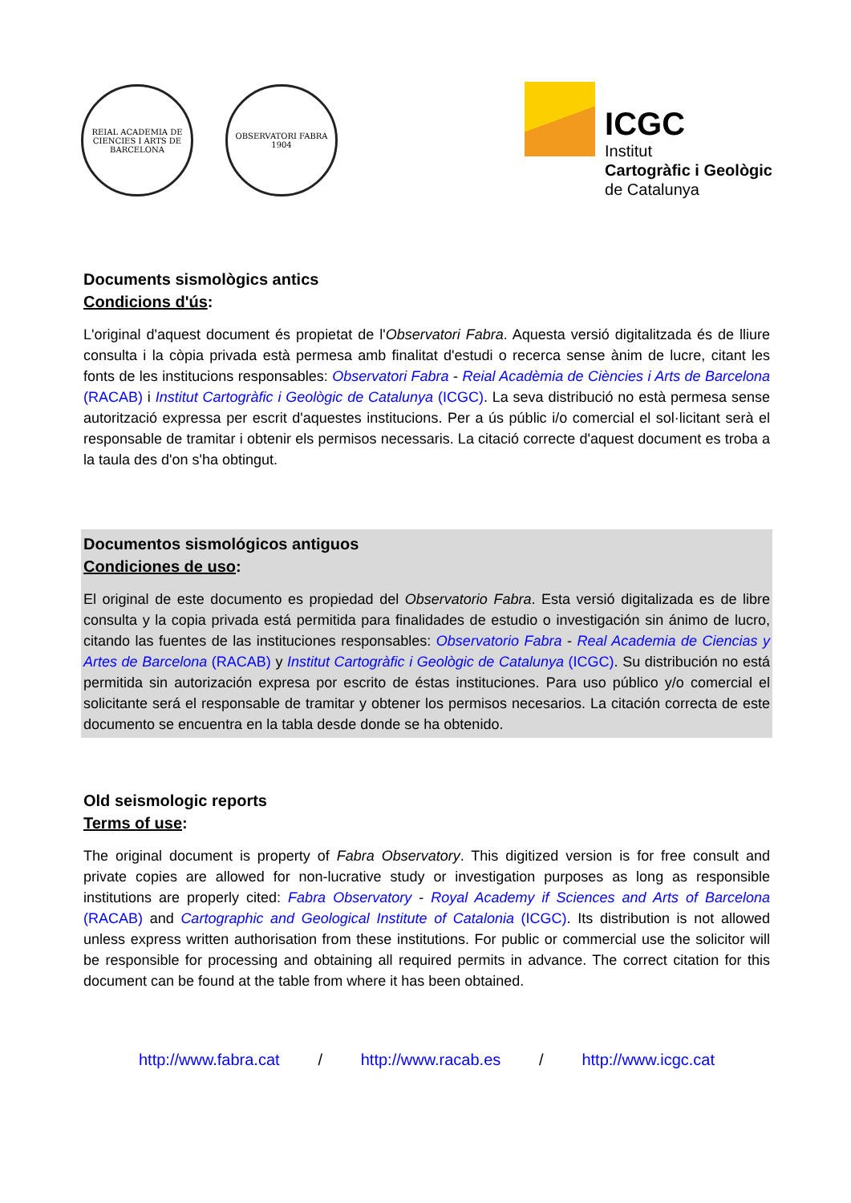REIAL ACADEMIA DE CIENCIES I ARTS DE BARCELONA
OBSERVATORI FABRA 1904
ICGC
Institut
Cartogràfic i Geològic
de Catalunya
Documents sismològics antics
Condicions d'ús:
L'original d'aquest document és propietat de l'Observatori Fabra. Aquesta versió digitalitzada és de lliure consulta i la còpia privada està permesa amb finalitat d'estudi o recerca sense ànim de lucre, citant les fonts de les institucions responsables: Observatori Fabra - Reial Acadèmia de Ciències i Arts de Barcelona (RACAB) i Institut Cartogràfic i Geològic de Catalunya (ICGC). La seva distribució no està permesa sense autorització expressa per escrit d'aquestes institucions. Per a ús públic i/o comercial el sol·licitant serà el responsable de tramitar i obtenir els permisos necessaris. La citació correcte d'aquest document es troba a la taula des d'on s'ha obtingut.
Documentos sismológicos antiguos
Condiciones de uso:
El original de este documento es propiedad del Observatorio Fabra. Esta versió digitalizada es de libre consulta y la copia privada está permitida para finalidades de estudio o investigación sin ánimo de lucro, citando las fuentes de las instituciones responsables: Observatorio Fabra - Real Academia de Ciencias y Artes de Barcelona (RACAB) y Institut Cartogràfic i Geològic de Catalunya (ICGC). Su distribución no está permitida sin autorización expresa por escrito de éstas instituciones. Para uso público y/o comercial el solicitante será el responsable de tramitar y obtener los permisos necesarios. La citación correcta de este documento se encuentra en la tabla desde donde se ha obtenido.
Old seismologic reports
Terms of use:
The original document is property of Fabra Observatory. This digitized version is for free consult and private copies are allowed for non-lucrative study or investigation purposes as long as responsible institutions are properly cited: Fabra Observatory - Royal Academy if Sciences and Arts of Barcelona (RACAB) and Cartographic and Geological Institute of Catalonia (ICGC). Its distribution is not allowed unless express written authorisation from these institutions. For public or commercial use the solicitor will be responsible for processing and obtaining all required permits in advance. The correct citation for this document can be found at the table from where it has been obtained.
http://www.fabra.cat / http://www.racab.es / http://www.icgc.cat